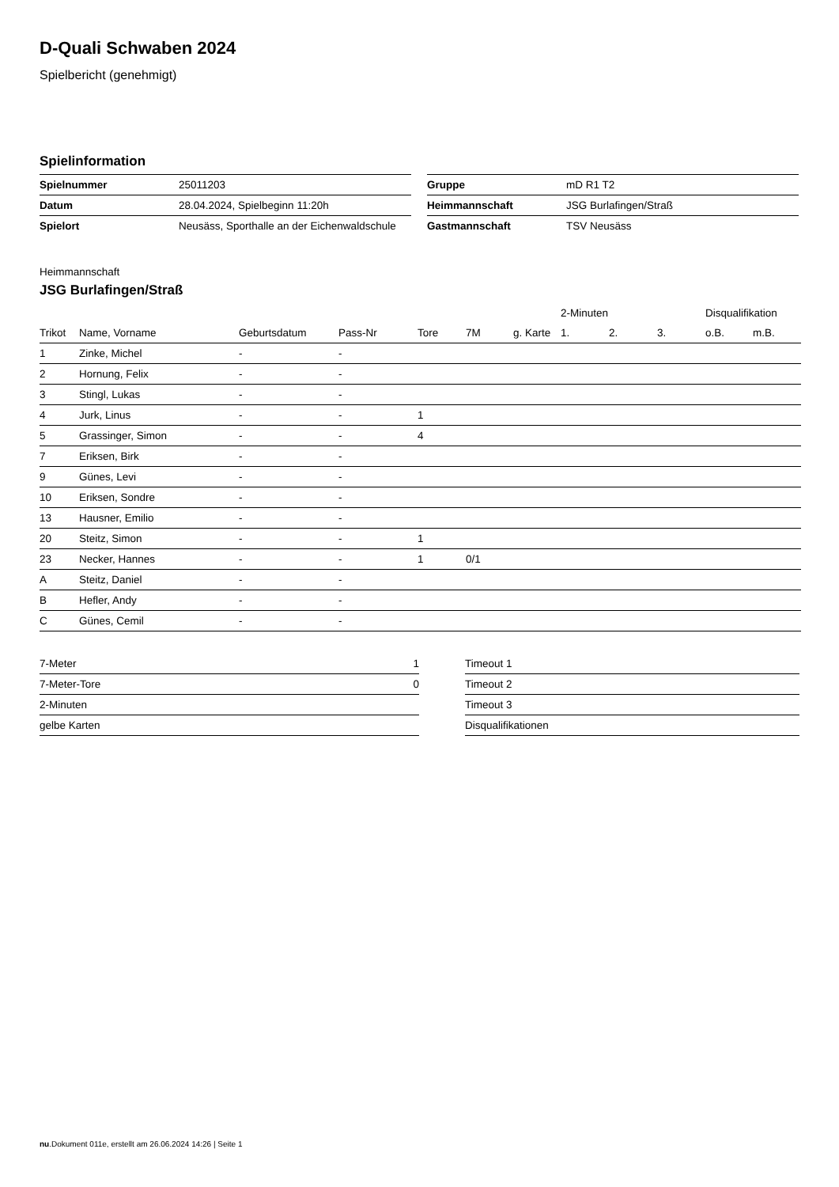D-Quali Schwaben 2024
Spielbericht (genehmigt)
Spielinformation
| Spielnummer | 25011203 |
| Datum | 28.04.2024, Spielbeginn 11:20h |
| Spielort | Neusäss, Sporthalle an der Eichenwaldschule |
| Gruppe | mD R1 T2 |
| Heimmannschaft | JSG Burlafingen/Straß |
| Gastmannschaft | TSV Neusäss |
Heimmannschaft
JSG Burlafingen/Straß
| | | | | | | | 2-Minuten | | | Disqualifikation | |
| --- | --- | --- | --- | --- | --- | --- | --- | --- | --- | --- | --- |
| Trikot | Name, Vorname | Geburtsdatum | Pass-Nr | Tore | 7M | g. Karte | 1. | 2. | 3. | o.B. | m.B. |
| 1 | Zinke, Michel | - | - | | | | | | | | |
| 2 | Hornung, Felix | - | - | | | | | | | | |
| 3 | Stingl, Lukas | - | - | | | | | | | | |
| 4 | Jurk, Linus | - | - | 1 | | | | | | | |
| 5 | Grassinger, Simon | - | - | 4 | | | | | | | |
| 7 | Eriksen, Birk | - | - | | | | | | | | |
| 9 | Günes, Levi | - | - | | | | | | | | |
| 10 | Eriksen, Sondre | - | - | | | | | | | | |
| 13 | Hausner, Emilio | - | - | | | | | | | | |
| 20 | Steitz, Simon | - | - | 1 | | | | | | | |
| 23 | Necker, Hannes | - | - | 1 | 0/1 | | | | | | |
| A | Steitz, Daniel | - | - | | | | | | | | |
| B | Hefler, Andy | - | - | | | | | | | | |
| C | Günes, Cemil | - | - | | | | | | | | |
| 7-Meter | 1 |
| 7-Meter-Tore | 0 |
| 2-Minuten | |
| gelbe Karten | |
| Timeout 1 |
| Timeout 2 |
| Timeout 3 |
| Disqualifikationen |
nu.Dokument 011e, erstellt am 26.06.2024 14:26 | Seite 1